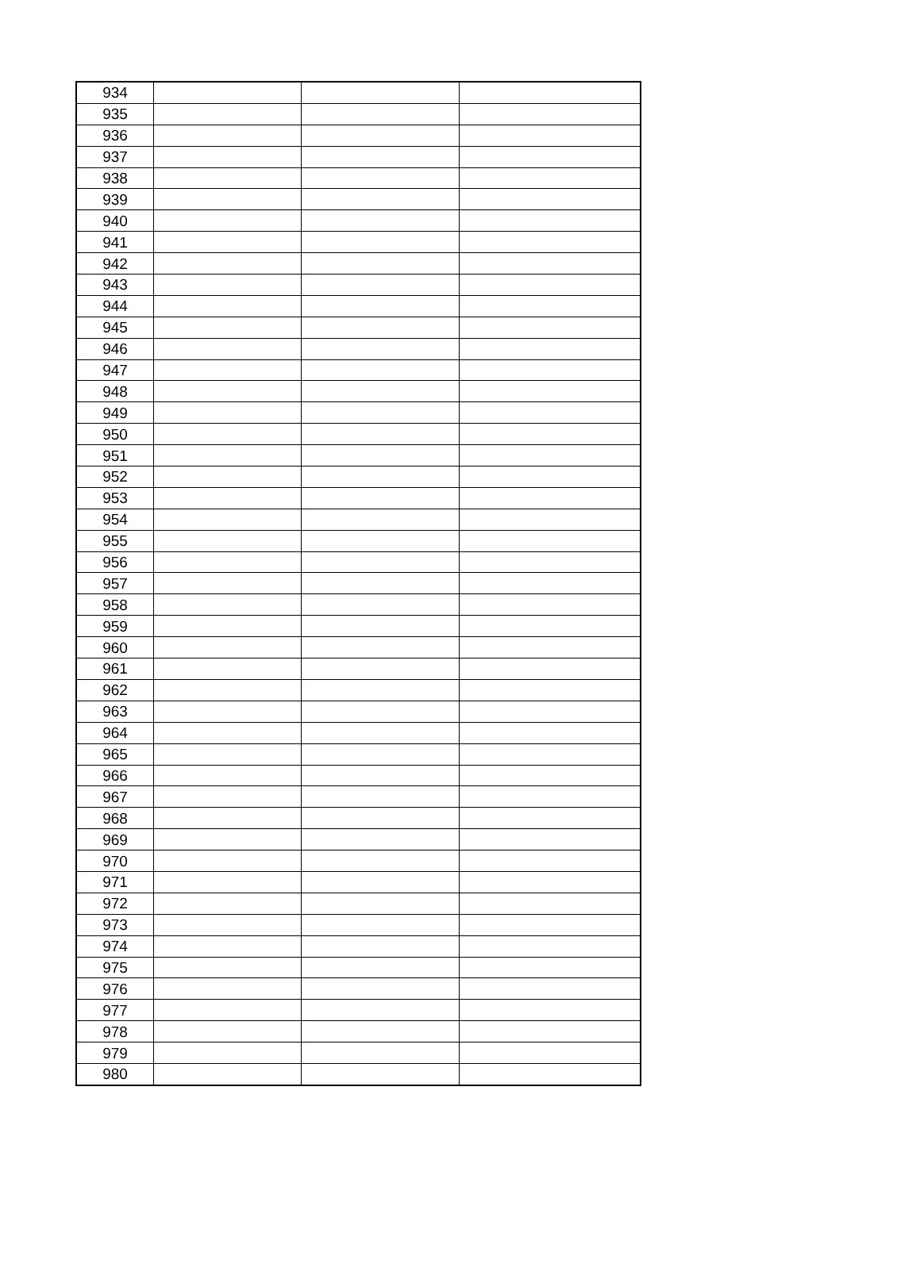| 934 | | | |
| 935 | | | |
| 936 | | | |
| 937 | | | |
| 938 | | | |
| 939 | | | |
| 940 | | | |
| 941 | | | |
| 942 | | | |
| 943 | | | |
| 944 | | | |
| 945 | | | |
| 946 | | | |
| 947 | | | |
| 948 | | | |
| 949 | | | |
| 950 | | | |
| 951 | | | |
| 952 | | | |
| 953 | | | |
| 954 | | | |
| 955 | | | |
| 956 | | | |
| 957 | | | |
| 958 | | | |
| 959 | | | |
| 960 | | | |
| 961 | | | |
| 962 | | | |
| 963 | | | |
| 964 | | | |
| 965 | | | |
| 966 | | | |
| 967 | | | |
| 968 | | | |
| 969 | | | |
| 970 | | | |
| 971 | | | |
| 972 | | | |
| 973 | | | |
| 974 | | | |
| 975 | | | |
| 976 | | | |
| 977 | | | |
| 978 | | | |
| 979 | | | |
| 980 | | | |